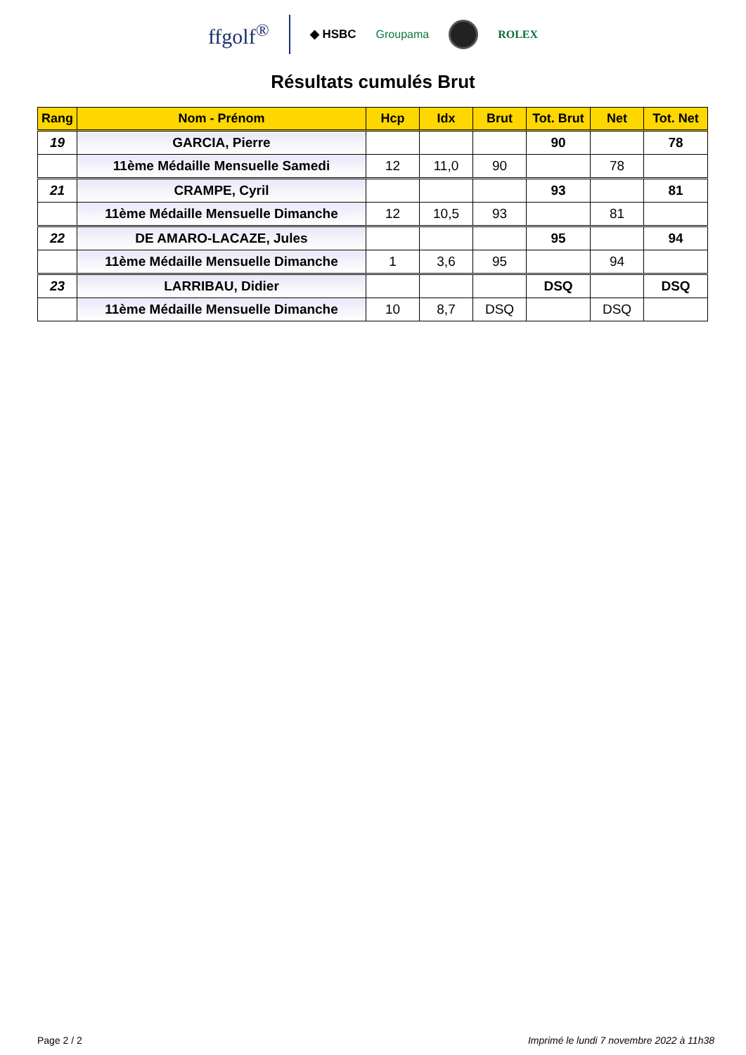ffgolf<sup>®</sup> ◆ HSBC Groupama ROLEX
Résultats cumulés Brut
| Rang | Nom - Prénom | Hcp | Idx | Brut | Tot. Brut | Net | Tot. Net |
| --- | --- | --- | --- | --- | --- | --- | --- |
| 19 | GARCIA, Pierre | | | | 90 | | 78 |
| | 11ème Médaille Mensuelle Samedi | 12 | 11,0 | 90 | | 78 | |
| 21 | CRAMPE, Cyril | | | | 93 | | 81 |
| | 11ème Médaille Mensuelle Dimanche | 12 | 10,5 | 93 | | 81 | |
| 22 | DE AMARO-LACAZE, Jules | | | | 95 | | 94 |
| | 11ème Médaille Mensuelle Dimanche | 1 | 3,6 | 95 | | 94 | |
| 23 | LARRIBAU, Didier | | | | DSQ | | DSQ |
| | 11ème Médaille Mensuelle Dimanche | 10 | 8,7 | DSQ | | DSQ | |
Page 2 / 2 Imprimé le lundi 7 novembre 2022 à 11h38